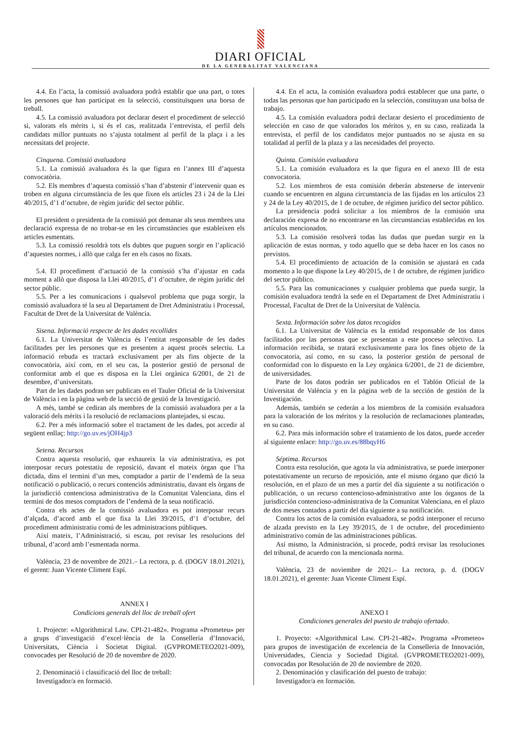DIARI OFICIAL
DE LA GENERALITAT VALENCIANA
4.4. En l’acta, la comissió avaluadora podrà establir que una part, o totes les persones que han participat en la selecció, constituïsquen una borsa de treball.
4.5. La comissió avaluadora pot declarar desert el procediment de selecció si, valorats els mèrits i, si és el cas, realitzada l’entrevista, el perfil dels candidats millor puntuats no s’ajusta totalment al perfil de la plaça i a les necessitats del projecte.
Cinquena. Comissió avaluadora
5.1. La comissió avaluadora és la que figura en l’annex III d’aquesta convocatòria.
5.2. Els membres d’aquesta comissió s’han d’abstenir d’intervenir quan es troben en alguna circumstància de les que fixen els articles 23 i 24 de la Llei 40/2015, d’1 d’octubre, de règim jurídic del sector públic.
El president o presidenta de la comissió pot demanar als seus membres una declaració expressa de no trobar-se en les circumstàncies que estableixen els articles esmentats.
5.3. La comissió resoldrà tots els dubtes que puguen sorgir en l’aplicació d’aquestes normes, i allò que calga fer en els casos no fixats.
5.4. El procediment d’actuació de la comissió s’ha d’ajustar en cada moment a allò que disposa la Llei 40/2015, d’1 d’octubre, de règim jurídic del sector públic.
5.5. Per a les comunicacions i qualsevol problema que puga sorgir, la comissió avaluadora té la seu al Departament de Dret Administratiu i Processal, Facultat de Dret de la Universitat de València.
Sisena. Informació respecte de les dades recollides
6.1. La Universitat de València és l’entitat responsable de les dades facilitades per les persones que es presenten a aquest procés selectiu. La informació rebuda es tractarà exclusivament per als fins objecte de la convocatòria, així com, en el seu cas, la posterior gestió de personal de conformitat amb el que es disposa en la Llei orgànica 6/2001, de 21 de desembre, d’universitats.
Part de les dades podran ser publicats en el Tauler Oficial de la Universitat de València i en la pàgina web de la secció de gestió de la Investigació.
A més, també se cediran als membres de la comissió avaluadora per a la valoració dels mèrits i la resolució de reclamacions plantejades, si escau.
6.2. Per a més informació sobre el tractament de les dades, pot accedir al següent enllaç: http://go.uv.es/jOH4jp3
Setena. Recursos
Contra aquesta resolució, que exhaureix la via administrativa, es pot interposar recurs potestatiu de reposició, davant el mateix òrgan que l’ha dictada, dins el termini d’un mes, comptador a partir de l’endemà de la seua notificació o publicació, o recurs contenciós administratiu, davant els òrgans de la jurisdicció contenciosa administrativa de la Comunitat Valenciana, dins el termini de dos mesos comptadors de l’endemà de la seua notificació.
Contra els actes de la comissió avaluadora es pot interposar recurs d’alçada, d’acord amb el que fixa la Llei 39/2015, d’1 d’octubre, del procediment administratiu comú de les administracions públiques.
Així mateix, l’Administració, si escau, pot revisar les resolucions del tribunal, d’acord amb l’esmentada norma.
València, 23 de novembre de 2021.– La rectora, p. d. (DOGV 18.01.2021), el gerent: Juan Vicente Climent Espí.
ANNEX I
Condicions generals del lloc de treball ofert
1. Projecte: «Algorithmical Law. CPI-21-482». Programa «Prometeu» per a grups d’investigació d’excel·lència de la Conselleria d’Innovació, Universitats, Ciència i Societat Digital. (GVPROMETEO2021-009), convocades per Resolució de 20 de novembre de 2020.
2. Denominació i classificació del lloc de treball:
Investigador/a en formació.
4.4. En el acta, la comisión evaluadora podrá establecer que una parte, o todas las personas que han participado en la selección, constituyan una bolsa de trabajo.
4.5. La comisión evaluadora podrá declarar desierto el procedimiento de selección en caso de que valorados los méritos y, en su caso, realizada la entrevista, el perfil de los candidatos mejor puntuados no se ajusta en su totalidad al perfil de la plaza y a las necesidades del proyecto.
Quinta. Comisión evaluadora
5.1. La comisión evaluadora es la que figura en el anexo III de esta convocatoria.
5.2. Los miembros de esta comisión deberán abstenerse de intervenir cuando se encuentren en alguna circunstancia de las fijadas en los artículos 23 y 24 de la Ley 40/2015, de 1 de octubre, de régimen jurídico del sector público.
La presidencia podrá solicitar a los miembros de la comisión una declaración expresa de no encontrarse en las circunstancias establecidas en los artículos mencionados.
5.3. La comisión resolverá todas las dudas que puedan surgir en la aplicación de estas normas, y todo aquello que se deba hacer en los casos no previstos.
5.4. El procedimiento de actuación de la comisión se ajustará en cada momento a lo que dispone la Ley 40/2015, de 1 de octubre, de régimen jurídico del sector público.
5.5. Para las comunicaciones y cualquier problema que pueda surgir, la comisión evaluadora tendrá la sede en el Departament de Dret Administratiu i Processal, Facultat de Dret de la Universitat de València.
Sexta. Información sobre los datos recogidos
6.1. La Universitat de València es la entidad responsable de los datos facilitados por las personas que se presentan a este proceso selectivo. La información recibida, se tratará exclusivamente para los fines objeto de la convocatoria, así como, en su caso, la posterior gestión de personal de conformidad con lo dispuesto en la Ley orgánica 6/2001, de 21 de diciembre, de universidades.
Parte de los datos podrán ser publicados en el Tablón Oficial de la Universitat de València y en la página web de la sección de gestión de la Investigación.
Además, también se cederán a los miembros de la comisión evaluadora para la valoración de los méritos y la resolución de reclamaciones planteadas, en su caso.
6.2. Para más información sobre el tratamiento de los datos, puede acceder al siguiente enlace: http://go.uv.es/88bqyH6
Séptima. Recursos
Contra esta resolución, que agota la vía administrativa, se puede interponer potestativamente un recurso de reposición, ante el mismo órgano que dictó la resolución, en el plazo de un mes a partir del día siguiente a su notificación o publicación, o un recurso contencioso-administrativo ante los órganos de la jurisdicción contencioso-administrativa de la Comunitat Valenciana, en el plazo de dos meses contados a partir del día siguiente a su notificación.
Contra los actos de la comisión evaluadora, se podrá interponer el recurso de alzada previsto en la Ley 39/2015, de 1 de octubre, del procedimiento administrativo común de las administraciones públicas.
Así mismo, la Administración, si procede, podrá revisar las resoluciones del tribunal, de acuerdo con la mencionada norma.
València, 23 de noviembre de 2021.– La rectora, p. d. (DOGV 18.01.2021), el gerente: Juan Vicente Climent Espí.
ANEXO I
Condiciones generales del puesto de trabajo ofertado.
1. Proyecto: «Algorithmical Law. CPI-21-482». Programa «Prometeo» para grupos de investigación de excelencia de la Conselleria de Innovación, Universidades, Ciencia y Sociedad Digital. (GVPROMETEO2021-009), convocadas por Resolución de 20 de noviembre de 2020.
2. Denominación y clasificación del puesto de trabajo:
Investigador/a en formación.